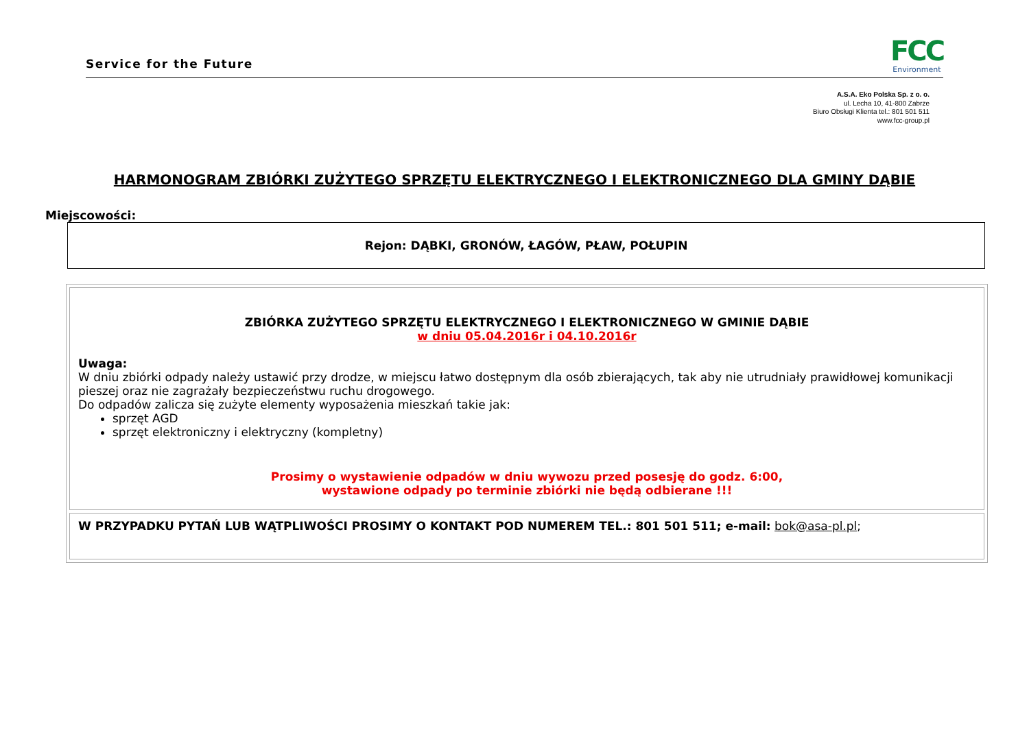Service for the Future
FCC
Environment
A.S.A. Eko Polska Sp. z o. o.
ul. Lecha 10, 41-800 Zabrze
Biuro Obsługi Klienta tel.: 801 501 511
www.fcc-group.pl
HARMONOGRAM ZBIÓRKI ZUŻYTEGO SPRZĘTU ELEKTRYCZNEGO I ELEKTRONICZNEGO DLA GMINY DĄBIE
Miejscowości:
Rejon: DĄBKI, GRONÓW, ŁAGÓW, PŁAW, POŁUPIN
| ZBIÓRKA ZUŻYTEGO SPRZĘTU ELEKTRYCZNEGO I ELEKTRONICZNEGO W GMINIE DĄBIE w dniu 05.04.2016r i 04.10.2016r Uwaga: W dniu zbiórki odpady należy ustawić przy drodze, w miejscu łatwo dostępnym dla osób zbierających, tak aby nie utrudniały prawidłowej komunikacji pieszej oraz nie zagrażały bezpieczeństwu ruchu drogowego. Do odpadów zalicza się zużyte elementy wyposażenia mieszkań takie jak: sprzęt AGD sprzęt elektroniczny i elektryczny (kompletny) Prosimy o wystawienie odpadów w dniu wywozu przed posesję do godz. 6:00, wystawione odpady po terminie zbiórki nie będą odbierane !!! |
| W PRZYPADKU PYTAŃ LUB WĄTPLIWOŚCI PROSIMY O KONTAKT POD NUMEREM TEL.: 801 501 511; e-mail: bok@asa-pl.pl ; |